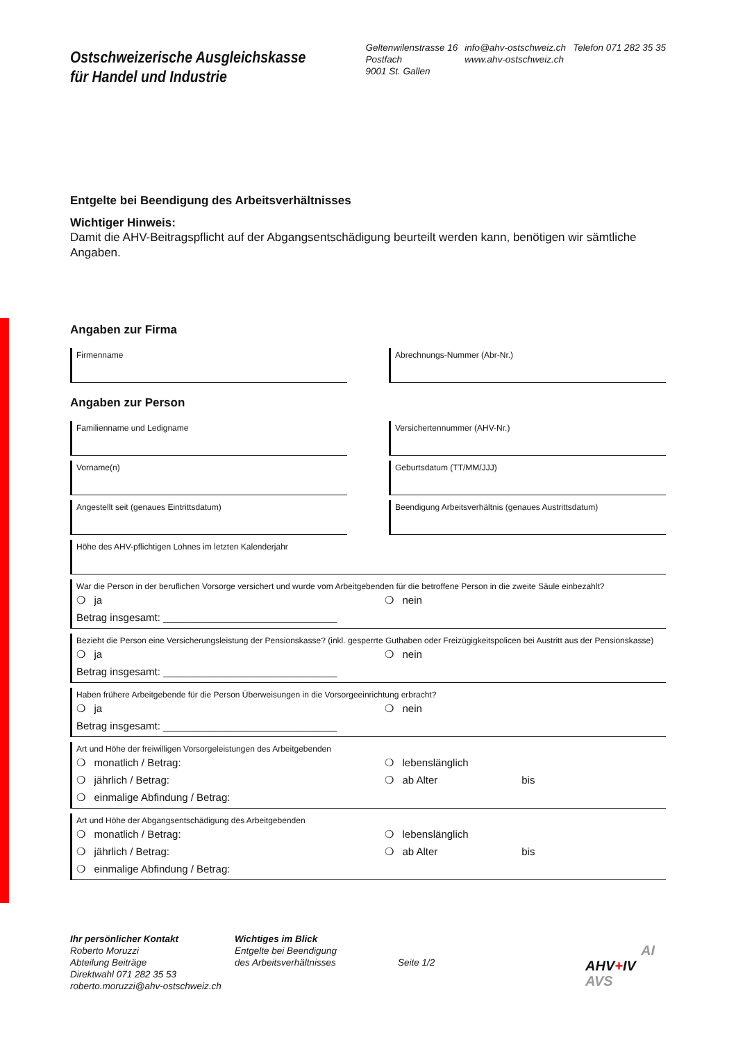Ostschweizerische Ausgleichskasse
für Handel und Industrie
Geltenwilenstrasse 16
Postfach
9001 St. Gallen
info@ahv-ostschweiz.ch
www.ahv-ostschweiz.ch
Telefon 071 282 35 35
Entgelte bei Beendigung des Arbeitsverhältnisses
Wichtiger Hinweis:
Damit die AHV-Beitragspflicht auf der Abgangsentschädigung beurteilt werden kann, benötigen wir sämtliche Angaben.
Angaben zur Firma
Firmenname Abrechnungs-Nummer (Abr-Nr.)
Angaben zur Person
Familienname und Ledigname Versichertennummer (AHV-Nr.)
Vorname(n) Geburtsdatum (TT/MM/JJJ)
Angestellt seit (genaues Eintrittsdatum) Beendigung Arbeitsverhältnis (genaues Austrittsdatum)
Höhe des AHV-pflichtigen Lohnes im letzten Kalenderjahr
War die Person in der beruflichen Vorsorge versichert und wurde vom Arbeitgebenden für die betroffene Person in die zweite Säule einbezahlt?
❍ ja
Betrag insgesamt: ______________________________
❍ nein
Bezieht die Person eine Versicherungsleistung der Pensionskasse? (inkl. gesperrte Guthaben oder Freizügigkeitspolicen bei Austritt aus der Pensionskasse)
❍ ja
Betrag insgesamt: ______________________________
❍ nein
Haben frühere Arbeitgebende für die Person Überweisungen in die Vorsorgeeinrichtung erbracht?
❍ ja
Betrag insgesamt: ______________________________
❍ nein
Art und Höhe der freiwilligen Vorsorgeleistungen des Arbeitgebenden
❍ monatlich / Betrag:
❍ jährlich / Betrag:
❍ einmalige Abfindung / Betrag:
❍ lebenslänglich
❍ ab Alter bis
Art und Höhe der Abgangsentschädigung des Arbeitgebenden
❍ monatlich / Betrag:
❍ jährlich / Betrag:
❍ einmalige Abfindung / Betrag:
❍ lebenslänglich
❍ ab Alter bis
Ihr persönlicher Kontakt
Roberto Moruzzi
Abteilung Beiträge
Direktwahl 071 282 35 53
roberto.moruzzi@ahv-ostschweiz.ch
Wichtiges im Blick
Entgelte bei Beendigung
des Arbeitsverhältnisses
Seite 1/2
AI
AHV+IV
AVS